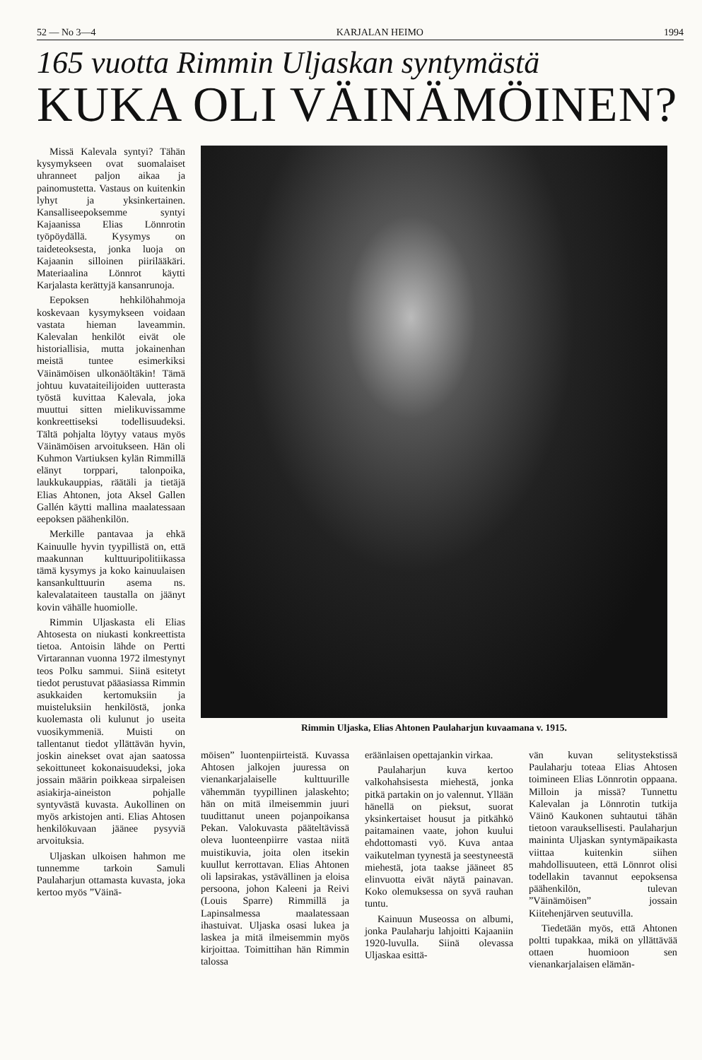52 — No 3—4 KARJALAN HEIMO 1994
165 vuotta Rimmin Uljaskan syntymästä
KUKA OLI VÄINÄMÖINEN?
Missä Kalevala syntyi? Tähän kysymykseen ovat suomalaiset uhranneet paljon aikaa ja painomustetta. Vastaus on kuitenkin lyhyt ja yksinkertainen. Kansalliseepoksemme syntyi Kajaanissa Elias Lönnrotin työpöydällä. Kysymys on taideteoksesta, jonka luoja on Kajaanin silloinen piirilääkäri. Materiaalina Lönnrot käytti Karjalasta kerättyjä kansanrunoja.
Eepoksen hehkilöhahmoja koskevaan kysymykseen voidaan vastata hieman laveammin. Kalevalan henkilöt eivät ole historiallisia, mutta jokainenhan meistä tuntee esimerkiksi Väinämöisen ulkonäöltäkin! Tämä johtuu kuvataiteilijoiden uutterasta työstä kuvittaa Kalevala, joka muuttui sitten mielikuvissamme konkreettiseksi todellisuudeksi. Tältä pohjalta löytyy vataus myös Väinämöisen arvoitukseen. Hän oli Kuhmon Vartiuksen kylän Rimmillä elänyt torppari, talonpoika, laukkukauppias, räätäli ja tietäjä Elias Ahtonen, jota Aksel Gallen Gallén käytti mallina maalatessaan eepoksen päähenkilön.
Merkille pantavaa ja ehkä Kainuulle hyvin tyypillistä on, että maakunnan kulttuuripolitiikassa tämä kysymys ja koko kainuulaisen kansankulttuurin asema ns. kalevalataiteen taustalla on jäänyt kovin vähälle huomiolle.
Rimmin Uljaskasta eli Elias Ahtosesta on niukasti konkreettista tietoa. Antoisin lähde on Pertti Virtarannan vuonna 1972 ilmestynyt teos Polku sammui. Siinä esitetyt tiedot perustuvat pääasiassa Rimmin asukkaiden kertomuksiin ja muisteluksiin henkilöstä, jonka kuolemasta oli kulunut jo useita vuosikymmeniä. Muisti on tallentanut tiedot yllättävän hyvin, joskin ainekset ovat ajan saatossa sekoittuneet kokonaisuudeksi, joka jossain määrin poikkeaa sirpaleisen asiakirja-aineiston pohjalle syntyvästä kuvasta. Aukollinen on myös arkistojen anti. Elias Ahtosen henkilökuvaan jäänee pysyviä arvoituksia.
Uljaskan ulkoisen hahmon me tunnemme tarkoin Samuli Paulaharjun ottamasta kuvasta, joka kertoo myös ”Väinä-
Rimmin Uljaska, Elias Ahtonen Paulaharjun kuvaamana v. 1915.
möisen” luontenpiirteistä. Kuvassa Ahtosen jalkojen juuressa on vienankarjalaiselle kulttuurille vähemmän tyypillinen jalaskehto; hän on mitä ilmeisemmin juuri tuudittanut uneen pojanpoikansa Pekan. Valokuvasta pääteltävissä oleva luonteenpiirre vastaa niitä muistikuvia, joita olen itsekin kuullut kerrottavan. Elias Ahtonen oli lapsirakas, ystävällinen ja eloisa persoona, johon Kaleeni ja Reivi (Louis Sparre) Rimmillä ja Lapinsalmessa maalatessaan ihastuivat. Uljaska osasi lukea ja laskea ja mitä ilmeisemmin myös kirjoittaa. Toimittihan hän Rimmin talossa
eräänlaisen opettajankin virkaa.
Paulaharjun kuva kertoo valkohahsisesta miehestä, jonka pitkä partakin on jo valennut. Yllään hänellä on pieksut, suorat yksinkertaiset housut ja pitkähkö paitamainen vaate, johon kuului ehdottomasti vyö. Kuva antaa vaikutelman tyynestä ja seestyneestä miehestä, jota taakse jääneet 85 elinvuotta eivät näytä painavan. Koko olemuksessa on syvä rauhan tuntu.
Kainuun Museossa on albumi, jonka Paulaharju lahjoitti Kajaaniin 1920-luvulla. Siinä olevassa Uljaskaa esittä-
vän kuvan selitystekstissä Paulaharju toteaa Elias Ahtosen toimineen Elias Lönnrotin oppaana. Milloin ja missä? Tunnettu Kalevalan ja Lönnrotin tutkija Väinö Kaukonen suhtautui tähän tietoon varauksellisesti. Paulaharjun maininta Uljaskan syntymäpaikasta viittaa kuitenkin siihen mahdollisuuteen, että Lönnrot olisi todellakin tavannut eepoksensa päähenkilön, tulevan ”Väinämöisen” jossain Kiitehenjärven seutuvilla.
Tiedetään myös, että Ahtonen poltti tupakkaa, mikä on yllättävää ottaen huomioon sen vienankarjalaisen elämän-